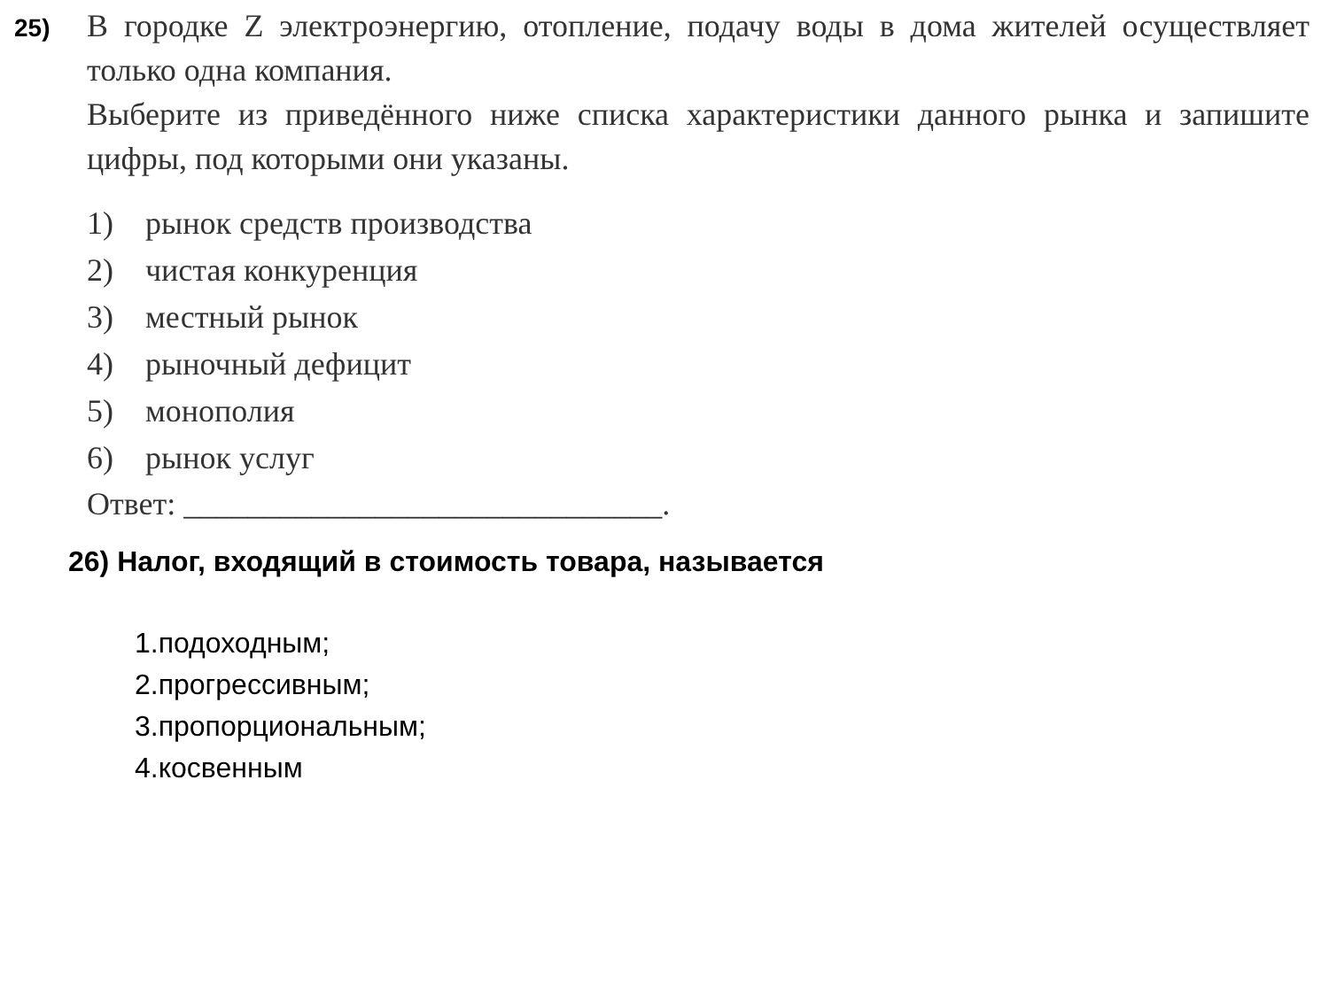25)
В городке Z электроэнергию, отопление, подачу воды в дома жителей осуществляет только одна компания.
Выберите из приведённого ниже списка характеристики данного рынка и запишите цифры, под которыми они указаны.
1) рынок средств производства
2) чистая конкуренция
3) местный рынок
4) рыночный дефицит
5) монополия
6) рынок услуг
Ответ: ______________________________.
26) Налог, входящий в стоимость товара, называется
1.подоходным;
2.прогрессивным;
3.пропорциональным;
4.косвенным